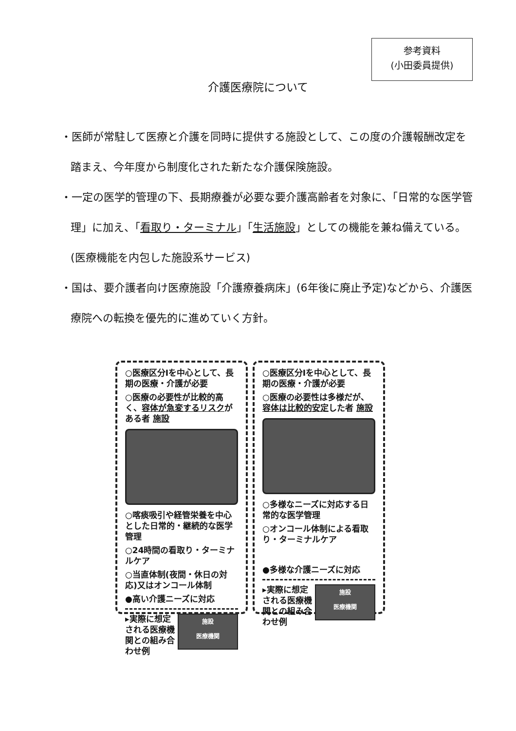参考資料
(小田委員提供)
介護医療院について
・医師が常駐して医療と介護を同時に提供する施設として、この度の介護報酬改定を踏まえ、今年度から制度化された新たな介護保険施設。
・一定の医学的管理の下、長期療養が必要な要介護高齢者を対象に、「日常的な医学管理」に加え、「看取り・ターミナル」「生活施設」としての機能を兼ね備えている。(医療機能を内包した施設系サービス)
・国は、要介護者向け医療施設「介護療養病床」(6年後に廃止予定)などから、介護医療院への転換を優先的に進めていく方針。
○医療区分Ⅰを中心として、長期の医療・介護が必要
○医療の必要性が比較的高く、容体が急変するリスクがある者 施設
○喀痰吸引や経管栄養を中心とした日常的・継続的な医学管理
○24時間の看取り・ターミナルケア
○当直体制(夜間・休日の対応)又はオンコール体制
●高い介護ニーズに対応
施設
医療機関
▸実際に想定される医療機関との組み合わせ例
○医療区分Ⅰを中心として、長期の医療・介護が必要
○医療の必要性は多様だが、容体は比較的安定した者 施設
○多様なニーズに対応する日常的な医学管理
○オンコール体制による看取り・ターミナルケア
●多様な介護ニーズに対応
施設
医療機関
▸実際に想定される医療機関との組み合わせ例